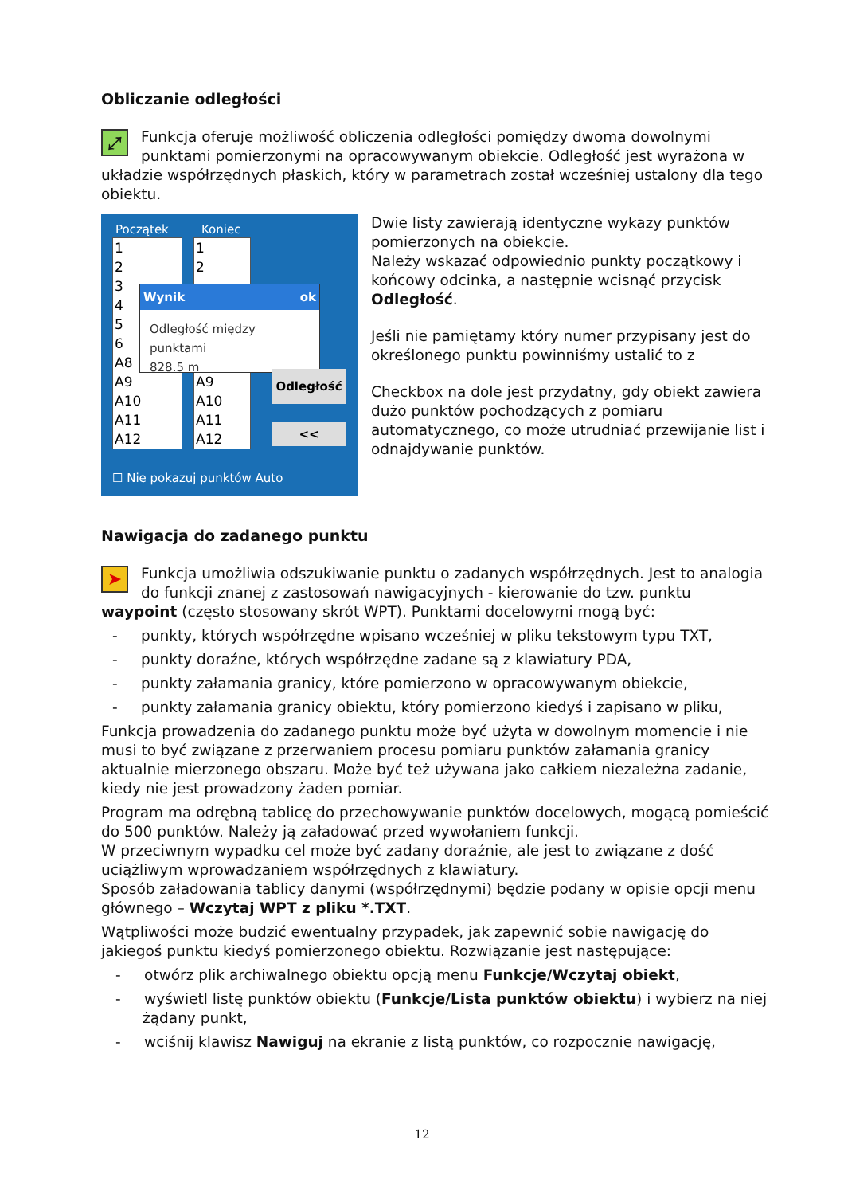Obliczanie odległości
⤢
Funkcja oferuje możliwość obliczenia odległości pomiędzy dwoma dowolnymi punktami pomierzonymi na opracowywanym obiekcie. Odległość jest wyrażona w układzie współrzędnych płaskich, który w parametrach został wcześniej ustalony dla tego obiektu.
Początek Koniec
1
2
3
4
5
6
A8
A9
A10
A11
A12
1
2
A9
A10
A11
A12
Wynik ok
Odległość między punktami
828.5 m
Odległość
<<
☐ Nie pokazuj punktów Auto
Dwie listy zawierają identyczne wykazy punktów pomierzonych na obiekcie.
Należy wskazać odpowiednio punkty początkowy i końcowy odcinka, a następnie wcisnąć przycisk Odległość.
Jeśli nie pamiętamy który numer przypisany jest do określonego punktu powinniśmy ustalić to z
Checkbox na dole jest przydatny, gdy obiekt zawiera dużo punktów pochodzących z pomiaru automatycznego, co może utrudniać przewijanie list i odnajdywanie punktów.
Nawigacja do zadanego punktu
➤
Funkcja umożliwia odszukiwanie punktu o zadanych współrzędnych. Jest to analogia do funkcji znanej z zastosowań nawigacyjnych - kierowanie do tzw. punktu waypoint (często stosowany skrót WPT). Punktami docelowymi mogą być:
- punkty, których współrzędne wpisano wcześniej w pliku tekstowym typu TXT,
- punkty doraźne, których współrzędne zadane są z klawiatury PDA,
- punkty załamania granicy, które pomierzono w opracowywanym obiekcie,
- punkty załamania granicy obiektu, który pomierzono kiedyś i zapisano w pliku,
Funkcja prowadzenia do zadanego punktu może być użyta w dowolnym momencie i nie musi to być związane z przerwaniem procesu pomiaru punktów załamania granicy aktualnie mierzonego obszaru. Może być też używana jako całkiem niezależna zadanie, kiedy nie jest prowadzony żaden pomiar.
Program ma odrębną tablicę do przechowywanie punktów docelowych, mogącą pomieścić do 500 punktów. Należy ją załadować przed wywołaniem funkcji.
W przeciwnym wypadku cel może być zadany doraźnie, ale jest to związane z dość uciążliwym wprowadzaniem współrzędnych z klawiatury.
Sposób załadowania tablicy danymi (współrzędnymi) będzie podany w opisie opcji menu głównego – Wczytaj WPT z pliku *.TXT.
Wątpliwości może budzić ewentualny przypadek, jak zapewnić sobie nawigację do jakiegoś punktu kiedyś pomierzonego obiektu. Rozwiązanie jest następujące:
- otwórz plik archiwalnego obiektu opcją menu Funkcje/Wczytaj obiekt,
- wyświetl listę punktów obiektu (Funkcje/Lista punktów obiektu) i wybierz na niej żądany punkt,
- wciśnij klawisz Nawiguj na ekranie z listą punktów, co rozpocznie nawigację,
12